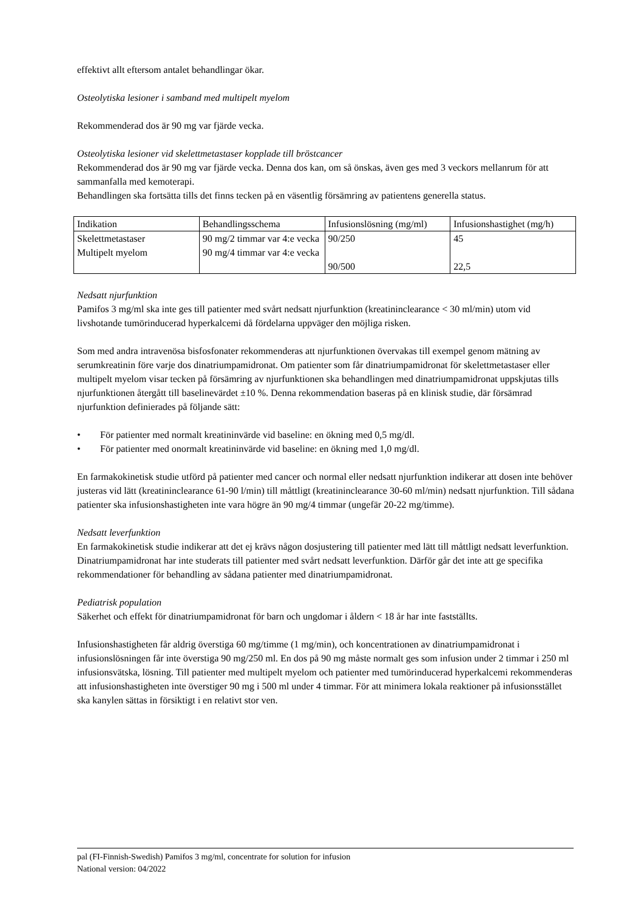effektivt allt eftersom antalet behandlingar ökar.
Osteolytiska lesioner i samband med multipelt myelom
Rekommenderad dos är 90 mg var fjärde vecka.
Osteolytiska lesioner vid skelettmetastaser kopplade till bröstcancer
Rekommenderad dos är 90 mg var fjärde vecka. Denna dos kan, om så önskas, även ges med 3 veckors mellanrum för att sammanfalla med kemoterapi.
Behandlingen ska fortsätta tills det finns tecken på en väsentlig försämring av patientens generella status.
| Indikation | Behandlingsschema | Infusionslösning (mg/ml) | Infusionshastighet (mg/h) |
| Skelettmetastaser Multipelt myelom | 90 mg/2 timmar var 4:e vecka 90 mg/4 timmar var 4:e vecka | 90/250 90/500 | 45 22,5 |
Nedsatt njurfunktion
Pamifos 3 mg/ml ska inte ges till patienter med svårt nedsatt njurfunktion (kreatininclearance < 30 ml/min) utom vid livshotande tumörinducerad hyperkalcemi då fördelarna uppväger den möjliga risken.
Som med andra intravenösa bisfosfonater rekommenderas att njurfunktionen övervakas till exempel genom mätning av serumkreatinin före varje dos dinatriumpamidronat. Om patienter som får dinatriumpamidronat för skelettmetastaser eller multipelt myelom visar tecken på försämring av njurfunktionen ska behandlingen med dinatriumpamidronat uppskjutas tills njurfunktionen återgått till baselinevärdet ±10 %. Denna rekommendation baseras på en klinisk studie, där försämrad njurfunktion definierades på följande sätt:
• För patienter med normalt kreatininvärde vid baseline: en ökning med 0,5 mg/dl.
• För patienter med onormalt kreatininvärde vid baseline: en ökning med 1,0 mg/dl.
En farmakokinetisk studie utförd på patienter med cancer och normal eller nedsatt njurfunktion indikerar att dosen inte behöver justeras vid lätt (kreatininclearance 61-90 l/min) till måttligt (kreatininclearance 30-60 ml/min) nedsatt njurfunktion. Till sådana patienter ska infusionshastigheten inte vara högre än 90 mg/4 timmar (ungefär 20-22 mg/timme).
Nedsatt leverfunktion
En farmakokinetisk studie indikerar att det ej krävs någon dosjustering till patienter med lätt till måttligt nedsatt leverfunktion. Dinatriumpamidronat har inte studerats till patienter med svårt nedsatt leverfunktion. Därför går det inte att ge specifika rekommendationer för behandling av sådana patienter med dinatriumpamidronat.
Pediatrisk population
Säkerhet och effekt för dinatriumpamidronat för barn och ungdomar i åldern < 18 år har inte fastställts.
Infusionshastigheten får aldrig överstiga 60 mg/timme (1 mg/min), och koncentrationen av dinatriumpamidronat i infusionslösningen får inte överstiga 90 mg/250 ml. En dos på 90 mg måste normalt ges som infusion under 2 timmar i 250 ml infusionsvätska, lösning. Till patienter med multipelt myelom och patienter med tumörinducerad hyperkalcemi rekommenderas att infusionshastigheten inte överstiger 90 mg i 500 ml under 4 timmar. För att minimera lokala reaktioner på infusionsstället ska kanylen sättas in försiktigt i en relativt stor ven.
pal (FI-Finnish-Swedish) Pamifos 3 mg/ml, concentrate for solution for infusion
National version: 04/2022